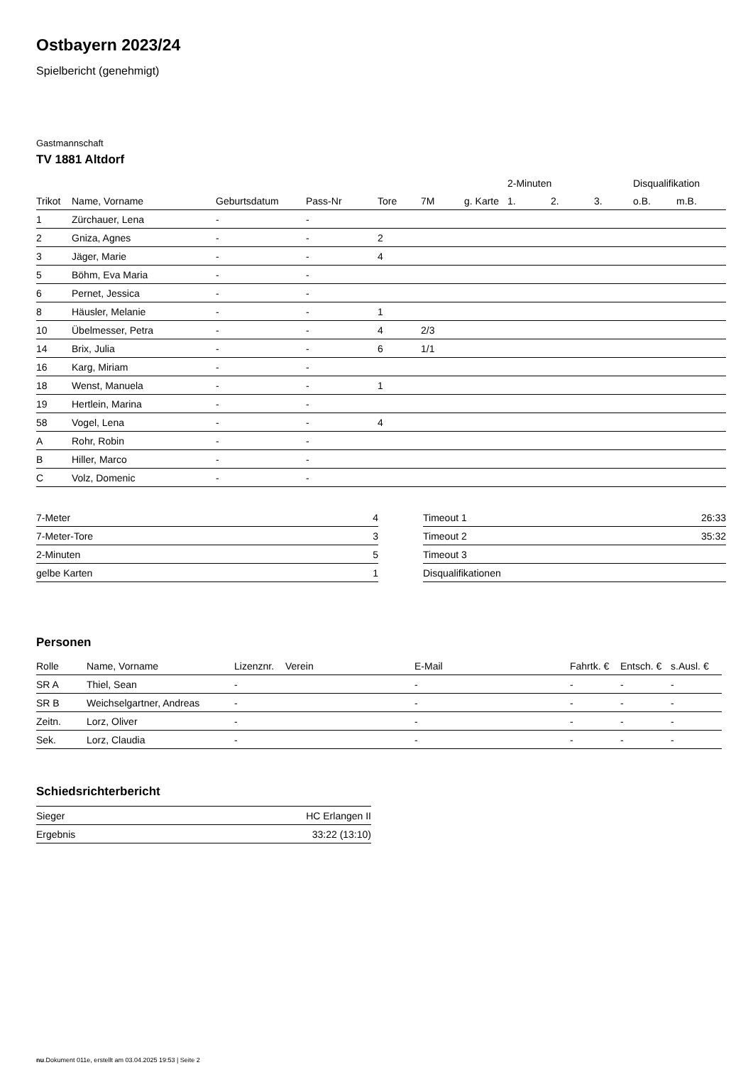Ostbayern 2023/24
Spielbericht (genehmigt)
Gastmannschaft
TV 1881 Altdorf
| | | | | | | | 2-Minuten | | | Disqualifikation | |
| --- | --- | --- | --- | --- | --- | --- | --- | --- | --- | --- | --- |
| Trikot | Name, Vorname | Geburtsdatum | Pass-Nr | Tore | 7M | g. Karte | 1. | 2. | 3. | o.B. | m.B. |
| 1 | Zürchauer, Lena | - | - | | | | | | | | |
| 2 | Gniza, Agnes | - | - | 2 | | | | | | | |
| 3 | Jäger, Marie | - | - | 4 | | | | | | | |
| 5 | Böhm, Eva Maria | - | - | | | | | | | | |
| 6 | Pernet, Jessica | - | - | | | | | | | | |
| 8 | Häusler, Melanie | - | - | 1 | | | | | | | |
| 10 | Übelmesser, Petra | - | - | 4 | 2/3 | | | | | | |
| 14 | Brix, Julia | - | - | 6 | 1/1 | | | | | | |
| 16 | Karg, Miriam | - | - | | | | | | | | |
| 18 | Wenst, Manuela | - | - | 1 | | | | | | | |
| 19 | Hertlein, Marina | - | - | | | | | | | | |
| 58 | Vogel, Lena | - | - | 4 | | | | | | | |
| A | Rohr, Robin | - | - | | | | | | | | |
| B | Hiller, Marco | - | - | | | | | | | | |
| C | Volz, Domenic | - | - | | | | | | | | |
| 7-Meter | 4 |
| 7-Meter-Tore | 3 |
| 2-Minuten | 5 |
| gelbe Karten | 1 |
| Timeout 1 | 26:33 |
| Timeout 2 | 35:32 |
| Timeout 3 | |
| Disqualifikationen | |
Personen
| Rolle | Name, Vorname | Lizenznr. | Verein | E-Mail | Fahrtk. € | Entsch. € | s.Ausl. € |
| --- | --- | --- | --- | --- | --- | --- | --- |
| SR A | Thiel, Sean | - | | - | - | - | - |
| SR B | Weichselgartner, Andreas | - | | - | - | - | - |
| Zeitn. | Lorz, Oliver | - | | - | - | - | - |
| Sek. | Lorz, Claudia | - | | - | - | - | - |
Schiedsrichterbericht
| Sieger | HC Erlangen II |
| Ergebnis | 33:22 (13:10) |
nu.Dokument 011e, erstellt am 03.04.2025 19:53 | Seite 2